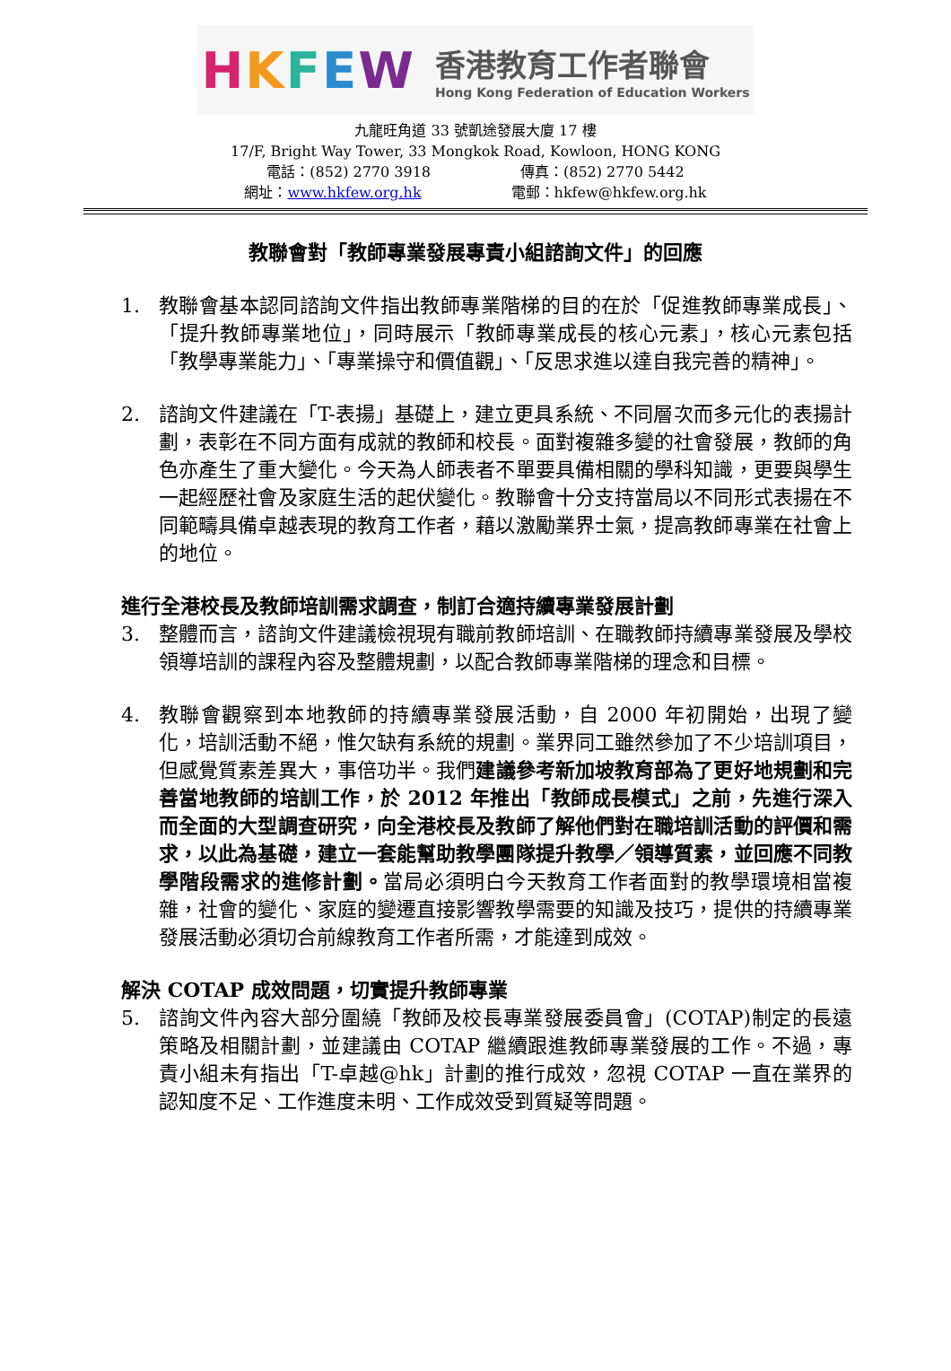HKFEW
香港教育工作者聯會
Hong Kong Federation of Education Workers
九龍旺角道 33 號凱途發展大廈 17 樓
17/F, Bright Way Tower, 33 Mongkok Road, Kowloon, HONG KONG
電話：(852) 2770 3918 傳真：(852) 2770 5442
網址：www.hkfew.org.hk 電郵：hkfew@hkfew.org.hk
教聯會對「教師專業發展專責小組諮詢文件」的回應
1. 教聯會基本認同諮詢文件指出教師專業階梯的目的在於「促進教師專業成長」、「提升教師專業地位」，同時展示「教師專業成長的核心元素」，核心元素包括「教學專業能力」、「專業操守和價值觀」、「反思求進以達自我完善的精神」。
2. 諮詢文件建議在「T-表揚」基礎上，建立更具系統、不同層次而多元化的表揚計劃，表彰在不同方面有成就的教師和校長。面對複雜多變的社會發展，教師的角色亦產生了重大變化。今天為人師表者不單要具備相關的學科知識，更要與學生一起經歷社會及家庭生活的起伏變化。教聯會十分支持當局以不同形式表揚在不同範疇具備卓越表現的教育工作者，藉以激勵業界士氣，提高教師專業在社會上的地位。
進行全港校長及教師培訓需求調查，制訂合適持續專業發展計劃
3. 整體而言，諮詢文件建議檢視現有職前教師培訓、在職教師持續專業發展及學校領導培訓的課程內容及整體規劃，以配合教師專業階梯的理念和目標。
4. 教聯會觀察到本地教師的持續專業發展活動，自 2000 年初開始，出現了變化，培訓活動不絕，惟欠缺有系統的規劃。業界同工雖然參加了不少培訓項目，但感覺質素差異大，事倍功半。我們建議參考新加坡教育部為了更好地規劃和完善當地教師的培訓工作，於 2012 年推出「教師成長模式」之前，先進行深入而全面的大型調查研究，向全港校長及教師了解他們對在職培訓活動的評價和需求，以此為基礎，建立一套能幫助教學團隊提升教學／領導質素，並回應不同教學階段需求的進修計劃。當局必須明白今天教育工作者面對的教學環境相當複雜，社會的變化、家庭的變遷直接影響教學需要的知識及技巧，提供的持續專業發展活動必須切合前線教育工作者所需，才能達到成效。
解決 COTAP 成效問題，切實提升教師專業
5. 諮詢文件內容大部分圍繞「教師及校長專業發展委員會」(COTAP)制定的長遠策略及相關計劃，並建議由 COTAP 繼續跟進教師專業發展的工作。不過，專責小組未有指出「T-卓越@hk」計劃的推行成效，忽視 COTAP 一直在業界的認知度不足、工作進度未明、工作成效受到質疑等問題。